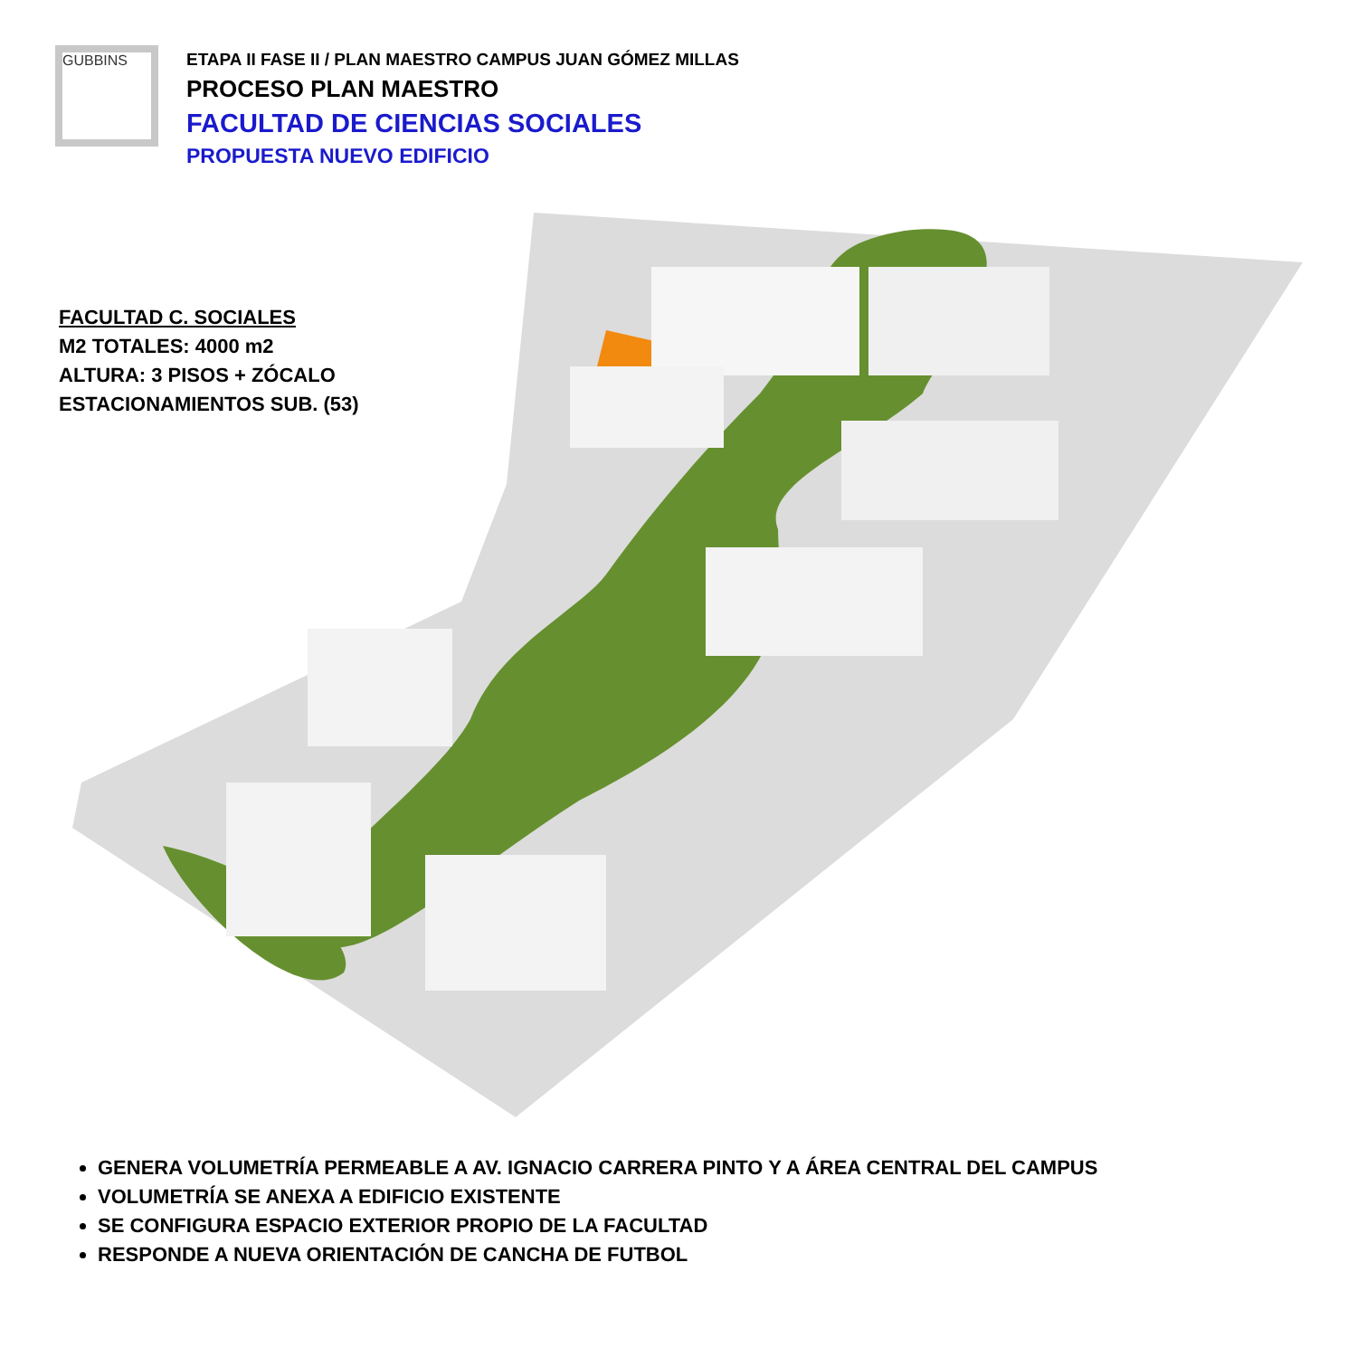GUBBINS
ETAPA II FASE II / PLAN MAESTRO CAMPUS JUAN GÓMEZ MILLAS
PROCESO PLAN MAESTRO
FACULTAD DE CIENCIAS SOCIALES
PROPUESTA NUEVO EDIFICIO
FACULTAD C. SOCIALES
M2 TOTALES: 4000 m2
ALTURA: 3 PISOS + ZÓCALO
ESTACIONAMIENTOS SUB. (53)
GENERA VOLUMETRÍA PERMEABLE A AV. IGNACIO CARRERA PINTO Y A ÁREA CENTRAL DEL CAMPUS
VOLUMETRÍA SE ANEXA A EDIFICIO EXISTENTE
SE CONFIGURA ESPACIO EXTERIOR PROPIO DE LA FACULTAD
RESPONDE A NUEVA ORIENTACIÓN DE CANCHA DE FUTBOL